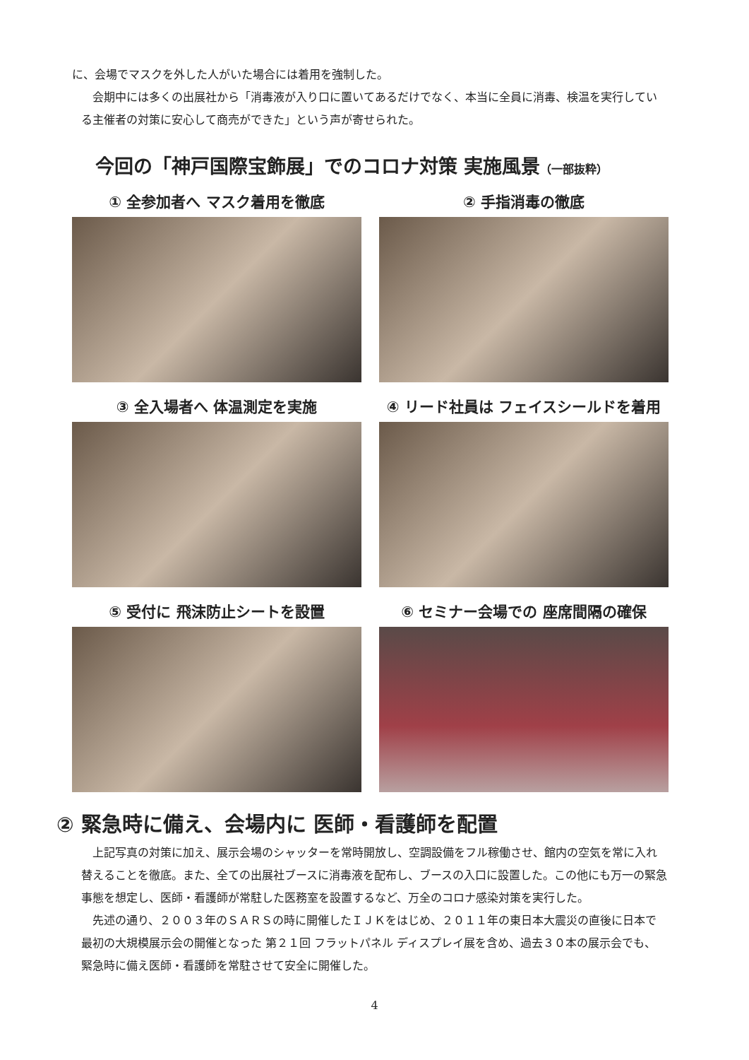に、会場でマスクを外した人がいた場合には着用を強制した。
　会期中には多くの出展社から「消毒液が入り口に置いてあるだけでなく、本当に全員に消毒、検温を実行している主催者の対策に安心して商売ができた」という声が寄せられた。
今回の「神戸国際宝飾展」でのコロナ対策 実施風景（一部抜粋）
① 全参加者へ マスク着用を徹底
② 手指消毒の徹底
③ 全入場者へ 体温測定を実施
④ リード社員は フェイスシールドを着用
⑤ 受付に 飛沫防止シートを設置
⑥ セミナー会場での 座席間隔の確保
② 緊急時に備え、会場内に 医師・看護師を配置
　上記写真の対策に加え、展示会場のシャッターを常時開放し、空調設備をフル稼働させ、館内の空気を常に入れ替えることを徹底。また、全ての出展社ブースに消毒液を配布し、ブースの入口に設置した。この他にも万一の緊急事態を想定し、医師・看護師が常駐した医務室を設置するなど、万全のコロナ感染対策を実行した。
　先述の通り、２００３年のＳＡＲＳの時に開催したＩＪＫをはじめ、２０１１年の東日本大震災の直後に日本で最初の大規模展示会の開催となった 第２１回 フラットパネル ディスプレイ展を含め、過去３０本の展示会でも、緊急時に備え医師・看護師を常駐させて安全に開催した。
4